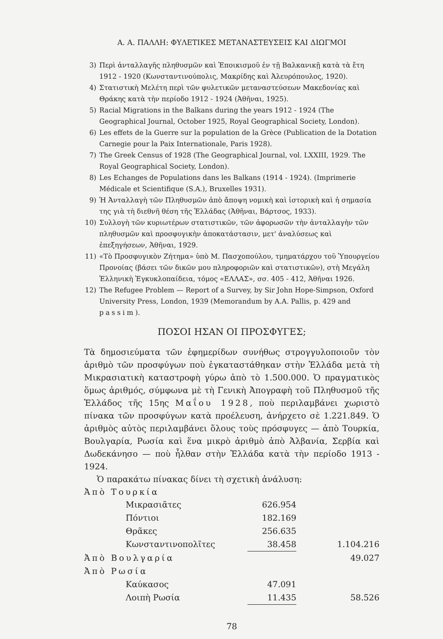Α. Α. ΠΑΛΛΗ: ΦΥΛΕΤΙΚΕΣ ΜΕΤΑΝΑΣΤΕΥΣΕΙΣ ΚΑΙ ΔΙΩΓΜΟΙ
3) Περὶ ἀνταλλαγῆς πληθυσμῶν καὶ Ἐποικισμοῦ ἐν τῇ Βαλκανικῇ κατὰ τὰ ἔτη 1912 - 1920 (Κωνσταντινούπολις, Μακρίδης καὶ Ἀλευρόπουλος, 1920).
4) Στατιστικὴ Μελέτη περὶ τῶν φυλετικῶν μεταναστεύσεων Μακεδονίας καὶ Θράκης κατὰ τὴν περίοδο 1912 - 1924 (Ἀθῆναι, 1925).
5) Racial Migrations in the Balkans during the years 1912 - 1924 (The Geographical Journal, October 1925, Royal Geographical Society, London).
6) Les effets de la Guerre sur la population de la Grèce (Publication de la Dotation Carnegie pour la Paix Internationale, Paris 1928).
7) The Greek Census of 1928 (The Geographical Journal, vol. LXXIII, 1929. The Royal Geographical Society, London).
8) Les Echanges de Populations dans les Balkans (1914 - 1924). (Imprimerie Médicale et Scientifique (S.A.), Bruxelles 1931).
9) Ἡ Ἀνταλλαγὴ τῶν Πληθυσμῶν ἀπὸ ἄποψη νομικὴ καὶ ἱστορικὴ καὶ ἡ σημασία της γιὰ τὴ διεθνῆ θέση τῆς Ἑλλάδας (Ἀθῆναι, Βάρτσος, 1933).
10) Συλλογὴ τῶν κυριωτέρων στατιστικῶν, τῶν ἀφορωσῶν τὴν ἀνταλλαγὴν τῶν πληθυσμῶν καὶ προσφυγικὴν ἀποκατάστασιν, μετ' ἀναλύσεως καὶ ἐπεξηγήσεων, Ἀθῆναι, 1929.
11) «Τὸ Προσφυγικὸν Ζήτημα» ὑπὸ Μ. Πασχοπούλου, τμηματάρχου τοῦ Ὑπουργείου Προνοίας (βάσει τῶν δικῶν μου πληροφοριῶν καὶ στατιστικῶν), στὴ Μεγάλη Ἑλληνικὴ Ἐγκυκλοπαίδεια, τόμος «ΕΛΛΑΣ», σσ. 405 - 412, Ἀθῆναι 1926.
12) The Refugee Problem — Report of a Survey, by Sir John Hope-Simpson, Oxford University Press, London, 1939 (Memorandum by A.A. Pallis, p. 429 and passim).
ΠΟΣΟΙ ΗΣΑΝ ΟΙ ΠΡΟΣΦΥΓΕΣ;
Τὰ δημοσιεύματα τῶν ἐφημερίδων συνήθως στρογγυλοποιοῦν τὸν ἀριθμὸ τῶν προσφύγων ποὺ ἐγκαταστάθηκαν στὴν Ἑλλάδα μετὰ τὴ Μικρασιατικὴ καταστροφὴ γύρω ἀπὸ τὸ 1.500.000. Ὁ πραγματικὸς ὅμως ἀριθμός, σύμφωνα μὲ τὴ Γενικὴ Ἀπογραφὴ τοῦ Πληθυσμοῦ τῆς Ἑλλάδος τῆς 15ης Μαΐου 1928, ποὺ περιλαμβάνει χωριστὸ πίνακα τῶν προσφύγων κατὰ προέλευση, ἀνήρχετο σὲ 1.221.849. Ὁ ἀριθμὸς αὐτὸς περιλαμβάνει ὅλους τοὺς πρόσφυγες — ἀπὸ Τουρκία, Βουλγαρία, Ρωσία καὶ ἕνα μικρὸ ἀριθμὸ ἀπὸ Ἀλβανία, Σερβία καὶ Δωδεκάνησο — ποὺ ἦλθαν στὴν Ἑλλάδα κατὰ τὴν περίοδο 1913 - 1924.
Ὁ παρακάτω πίνακας δίνει τὴ σχετικὴ ἀνάλυση:
Ἀπὸ Τουρκία
| | Μικρασιᾶτες | 626.954 | |
| | Πόντιοι | 182.169 | |
| | Θρᾶκες | 256.635 | |
| | Κωνσταντινοπολῖτες | 38.458 | 1.104.216 |
| Ἀπὸ Βουλγαρία | | | 49.027 |
| Ἀπὸ Ρωσία | | | |
| | Καύκασος | 47.091 | |
| | Λοιπὴ Ρωσία | 11.435 | 58.526 |
78